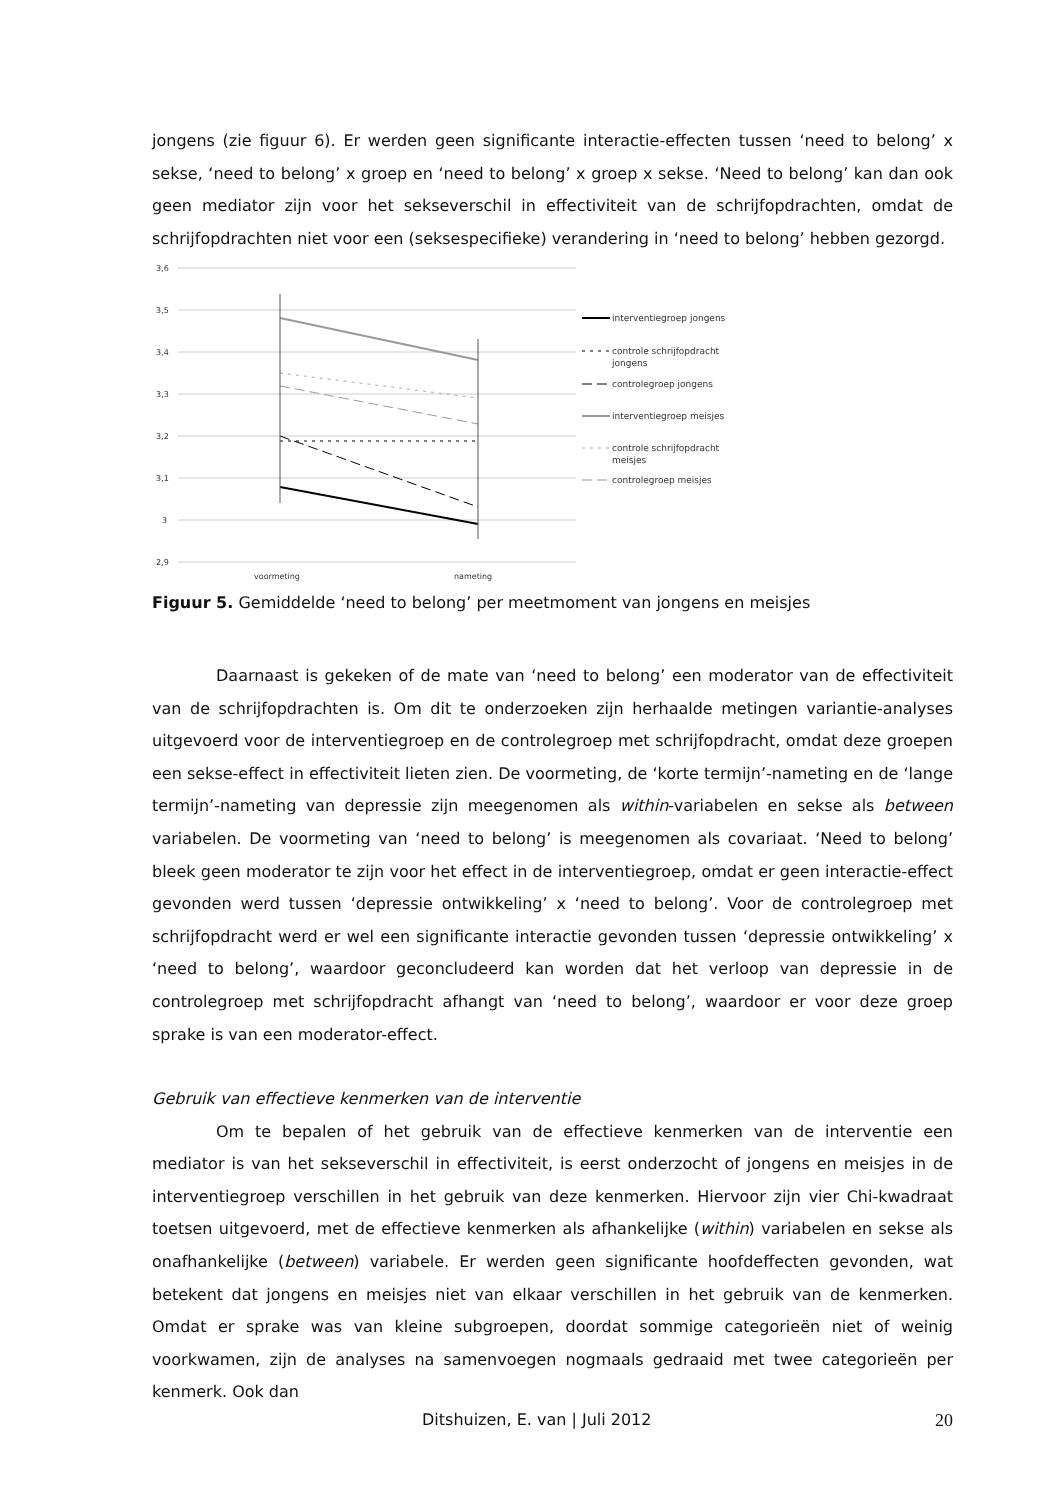jongens (zie figuur 6). Er werden geen significante interactie-effecten tussen ‘need to belong’ x sekse, ‘need to belong’ x groep en ‘need to belong’ x groep x sekse. ‘Need to belong’ kan dan ook geen mediator zijn voor het sekseverschil in effectiviteit van de schrijfopdrachten, omdat de schrijfopdrachten niet voor een (seksespecifieke) verandering in ‘need to belong’ hebben gezorgd.
3,6
3,5
3,4
3,3
3,2
3,1
3
2,9
voormeting
nameting
interventiegroep jongens
controle schrijfopdracht
jongens
controlegroep jongens
interventiegroep meisjes
controle schrijfopdracht
meisjes
controlegroep meisjes
Figuur 5. Gemiddelde ‘need to belong’ per meetmoment van jongens en meisjes
Daarnaast is gekeken of de mate van ‘need to belong’ een moderator van de effectiviteit van de schrijfopdrachten is. Om dit te onderzoeken zijn herhaalde metingen variantie-analyses uitgevoerd voor de interventiegroep en de controlegroep met schrijfopdracht, omdat deze groepen een sekse-effect in effectiviteit lieten zien. De voormeting, de ‘korte termijn’-nameting en de ‘lange termijn’-nameting van depressie zijn meegenomen als within-variabelen en sekse als between variabelen. De voormeting van ‘need to belong’ is meegenomen als covariaat. ‘Need to belong’ bleek geen moderator te zijn voor het effect in de interventiegroep, omdat er geen interactie-effect gevonden werd tussen ‘depressie ontwikkeling’ x ‘need to belong’. Voor de controlegroep met schrijfopdracht werd er wel een significante interactie gevonden tussen ‘depressie ontwikkeling’ x ‘need to belong’, waardoor geconcludeerd kan worden dat het verloop van depressie in de controlegroep met schrijfopdracht afhangt van ‘need to belong’, waardoor er voor deze groep sprake is van een moderator-effect.
Gebruik van effectieve kenmerken van de interventie
Om te bepalen of het gebruik van de effectieve kenmerken van de interventie een mediator is van het sekseverschil in effectiviteit, is eerst onderzocht of jongens en meisjes in de interventiegroep verschillen in het gebruik van deze kenmerken. Hiervoor zijn vier Chi-kwadraat toetsen uitgevoerd, met de effectieve kenmerken als afhankelijke (within) variabelen en sekse als onafhankelijke (between) variabele. Er werden geen significante hoofdeffecten gevonden, wat betekent dat jongens en meisjes niet van elkaar verschillen in het gebruik van de kenmerken. Omdat er sprake was van kleine subgroepen, doordat sommige categorieën niet of weinig voorkwamen, zijn de analyses na samenvoegen nogmaals gedraaid met twee categorieën per kenmerk. Ook dan
Ditshuizen, E. van | Juli 2012 20